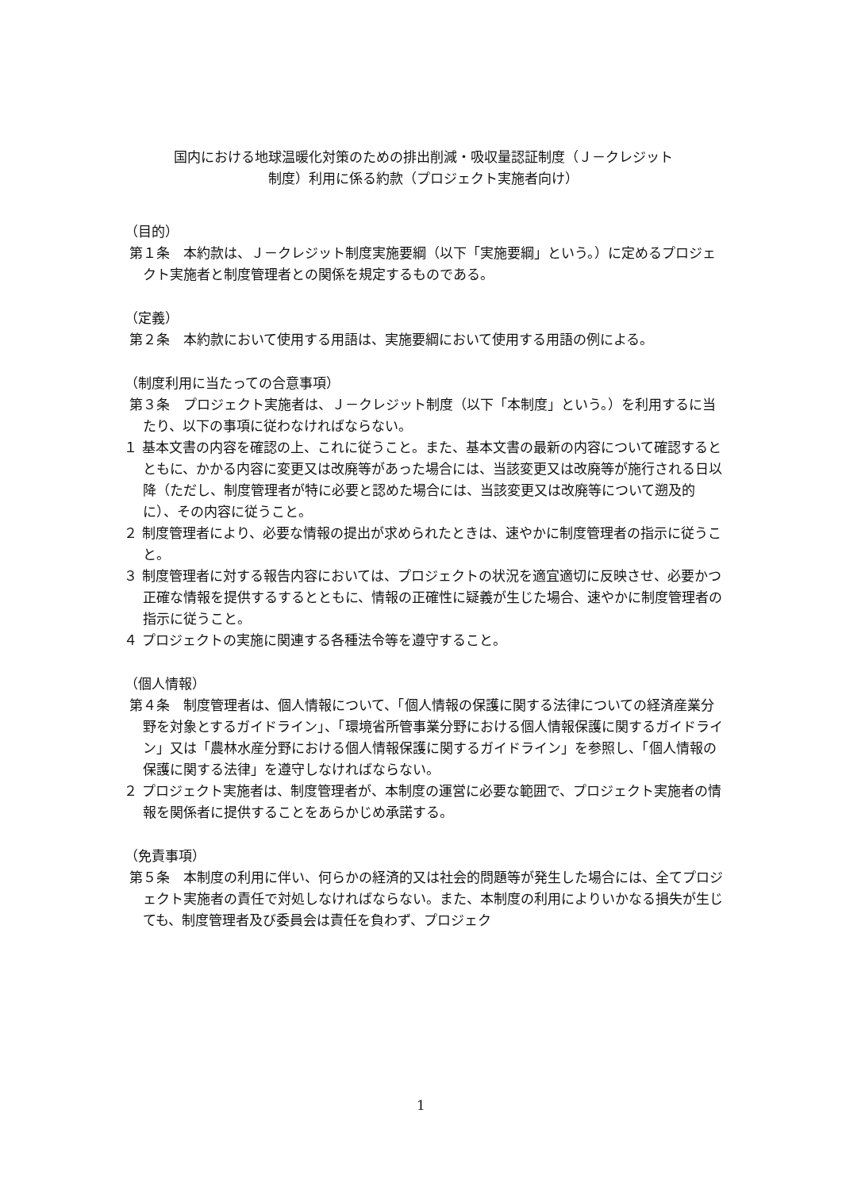国内における地球温暖化対策のための排出削減・吸収量認証制度（Ｊ－クレジット
制度）利用に係る約款（プロジェクト実施者向け）
（目的）
第１条　本約款は、Ｊ－クレジット制度実施要綱（以下「実施要綱」という。）に定めるプロジェクト実施者と制度管理者との関係を規定するものである。
（定義）
第２条　本約款において使用する用語は、実施要綱において使用する用語の例による。
（制度利用に当たっての合意事項）
第３条　プロジェクト実施者は、Ｊ－クレジット制度（以下「本制度」という。）を利用するに当たり、以下の事項に従わなければならない。
１ 基本文書の内容を確認の上、これに従うこと。また、基本文書の最新の内容について確認するとともに、かかる内容に変更又は改廃等があった場合には、当該変更又は改廃等が施行される日以降（ただし、制度管理者が特に必要と認めた場合には、当該変更又は改廃等について遡及的に）、その内容に従うこと。
２ 制度管理者により、必要な情報の提出が求められたときは、速やかに制度管理者の指示に従うこと。
３ 制度管理者に対する報告内容においては、プロジェクトの状況を適宜適切に反映させ、必要かつ正確な情報を提供するするとともに、情報の正確性に疑義が生じた場合、速やかに制度管理者の指示に従うこと。
４ プロジェクトの実施に関連する各種法令等を遵守すること。
（個人情報）
第４条　制度管理者は、個人情報について、「個人情報の保護に関する法律についての経済産業分野を対象とするガイドライン」、「環境省所管事業分野における個人情報保護に関するガイドライン」又は「農林水産分野における個人情報保護に関するガイドライン」を参照し、「個人情報の保護に関する法律」を遵守しなければならない。
２ プロジェクト実施者は、制度管理者が、本制度の運営に必要な範囲で、プロジェクト実施者の情報を関係者に提供することをあらかじめ承諾する。
（免責事項）
第５条　本制度の利用に伴い、何らかの経済的又は社会的問題等が発生した場合には、全てプロジェクト実施者の責任で対処しなければならない。また、本制度の利用によりいかなる損失が生じても、制度管理者及び委員会は責任を負わず、プロジェク
1